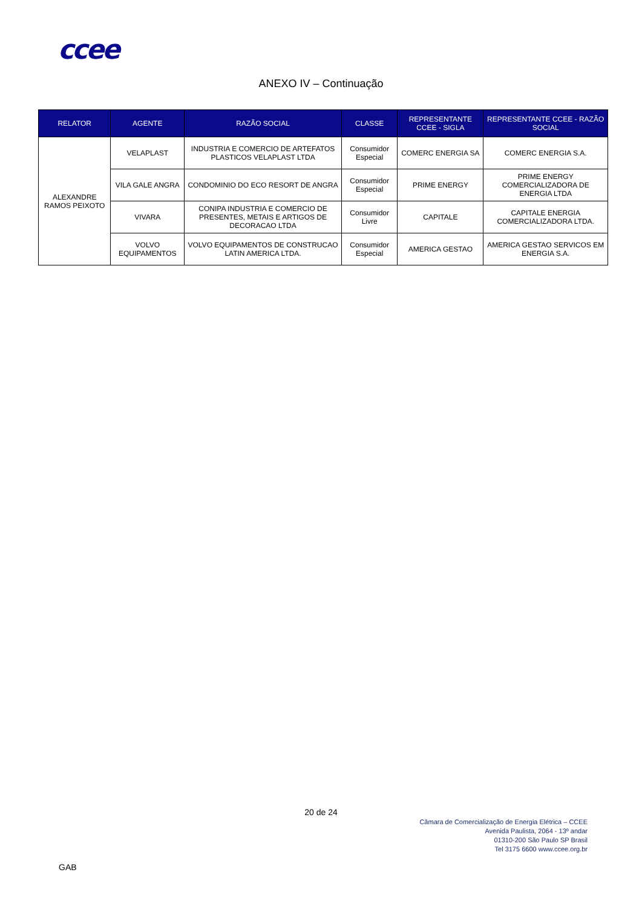ccee
ANEXO IV – Continuação
| RELATOR | AGENTE | RAZÃO SOCIAL | CLASSE | REPRESENTANTE CCEE - SIGLA | REPRESENTANTE CCEE - RAZÃO SOCIAL |
| --- | --- | --- | --- | --- | --- |
| ALEXANDRE RAMOS PEIXOTO | VELAPLAST | INDUSTRIA E COMERCIO DE ARTEFATOS PLASTICOS VELAPLAST LTDA | Consumidor Especial | COMERC ENERGIA SA | COMERC ENERGIA S.A. |
| | VILA GALE ANGRA | CONDOMINIO DO ECO RESORT DE ANGRA | Consumidor Especial | PRIME ENERGY | PRIME ENERGY COMERCIALIZADORA DE ENERGIA LTDA |
| | VIVARA | CONIPA INDUSTRIA E COMERCIO DE PRESENTES, METAIS E ARTIGOS DE DECORACAO LTDA | Consumidor Livre | CAPITALE | CAPITALE ENERGIA COMERCIALIZADORA LTDA. |
| | VOLVO EQUIPAMENTOS | VOLVO EQUIPAMENTOS DE CONSTRUCAO LATIN AMERICA LTDA. | Consumidor Especial | AMERICA GESTAO | AMERICA GESTAO SERVICOS EM ENERGIA S.A. |
20 de 24
Câmara de Comercialização de Energia Elétrica – CCEE
Avenida Paulista, 2064 - 13º andar
01310-200 São Paulo SP Brasil
Tel 3175 6600 www.ccee.org.br
GAB